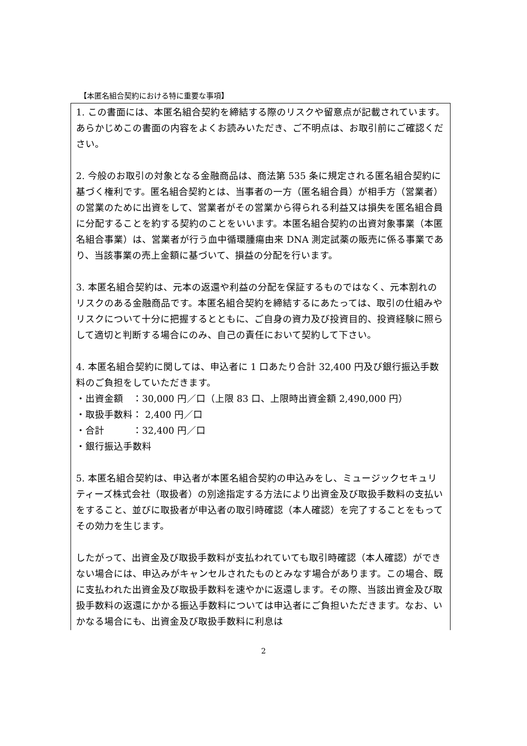【本匿名組合契約における特に重要な事項】
1. この書面には、本匿名組合契約を締結する際のリスクや留意点が記載されています。あらかじめこの書面の内容をよくお読みいただき、ご不明点は、お取引前にご確認ください。
2. 今般のお取引の対象となる金融商品は、商法第 535 条に規定される匿名組合契約に基づく権利です。匿名組合契約とは、当事者の一方（匿名組合員）が相手方（営業者）の営業のために出資をして、営業者がその営業から得られる利益又は損失を匿名組合員に分配することを約する契約のことをいいます。本匿名組合契約の出資対象事業（本匿名組合事業）は、営業者が行う血中循環腫瘍由来 DNA 測定試薬の販売に係る事業であり、当該事業の売上金額に基づいて、損益の分配を行います。
3. 本匿名組合契約は、元本の返還や利益の分配を保証するものではなく、元本割れのリスクのある金融商品です。本匿名組合契約を締結するにあたっては、取引の仕組みやリスクについて十分に把握するとともに、ご自身の資力及び投資目的、投資経験に照らして適切と判断する場合にのみ、自己の責任において契約して下さい。
4. 本匿名組合契約に関しては、申込者に 1 口あたり合計 32,400 円及び銀行振込手数料のご負担をしていただきます。
・出資金額　：30,000 円／口（上限 83 口、上限時出資金額 2,490,000 円）
・取扱手数料： 2,400 円／口
・合計　　　：32,400 円／口
・銀行振込手数料
5. 本匿名組合契約は、申込者が本匿名組合契約の申込みをし、ミュージックセキュリティーズ株式会社（取扱者）の別途指定する方法により出資金及び取扱手数料の支払いをすること、並びに取扱者が申込者の取引時確認（本人確認）を完了することをもってその効力を生じます。
したがって、出資金及び取扱手数料が支払われていても取引時確認（本人確認）ができない場合には、申込みがキャンセルされたものとみなす場合があります。この場合、既に支払われた出資金及び取扱手数料を速やかに返還します。その際、当該出資金及び取扱手数料の返還にかかる振込手数料については申込者にご負担いただきます。なお、いかなる場合にも、出資金及び取扱手数料に利息は
2